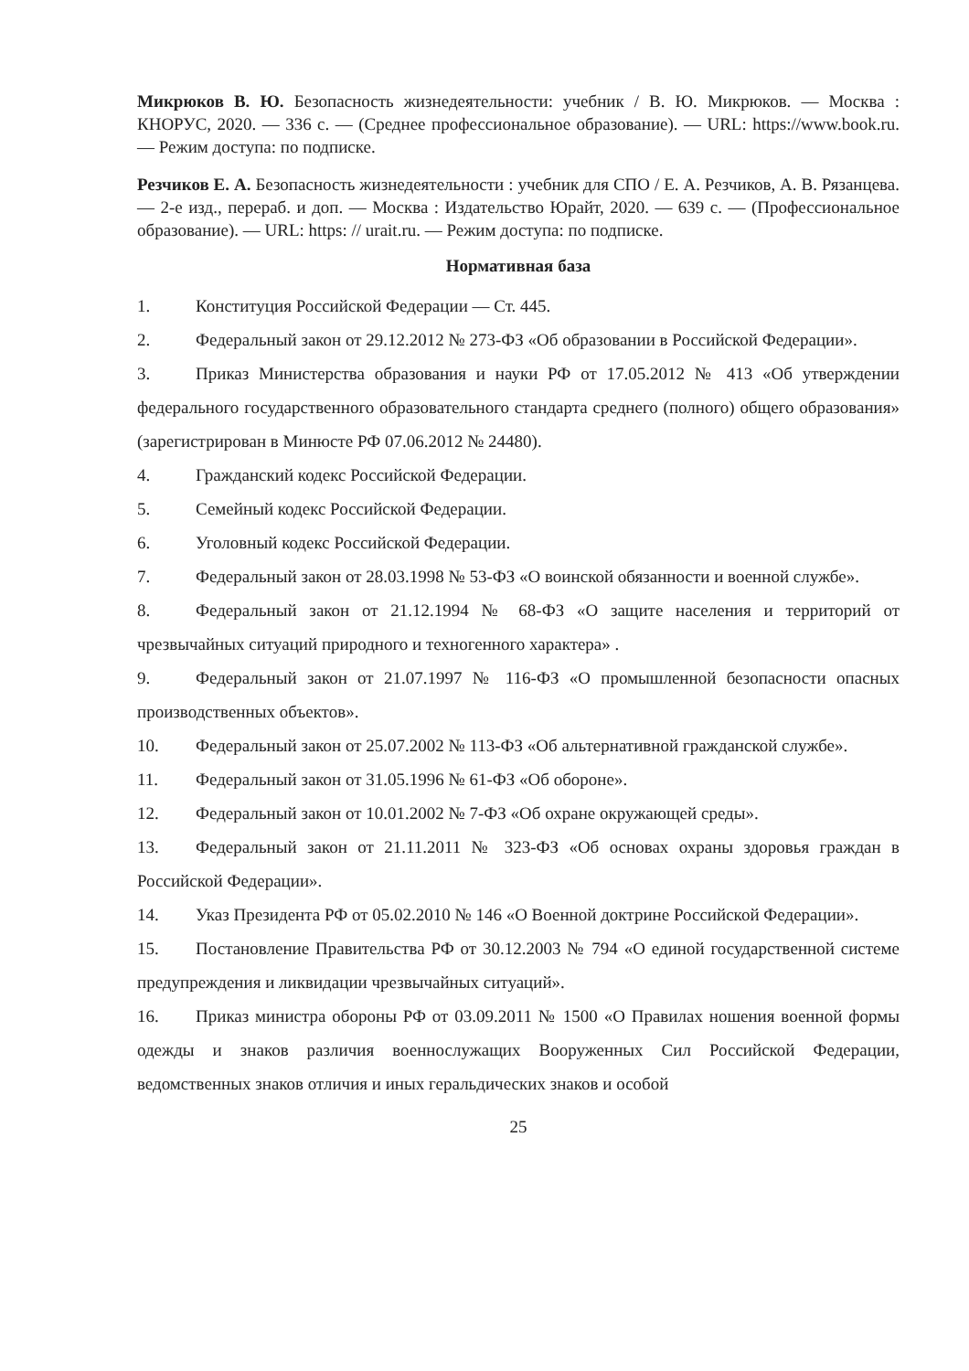Микрюков В. Ю. Безопасность жизнедеятельности: учебник / В. Ю. Микрюков. — Москва : КНОРУС, 2020. — 336 с. — (Среднее профессиональное образование). — URL: https://www.book.ru. — Режим доступа: по подписке.
Резчиков Е. А. Безопасность жизнедеятельности : учебник для СПО / Е. А. Резчиков, А. В. Рязанцева. — 2-е изд., перераб. и доп. — Москва : Издательство Юрайт, 2020. — 639 с. — (Профессиональное образование). — URL: https: // urait.ru. — Режим доступа: по подписке.
Нормативная база
1. Конституция Российской Федерации — Ст. 445.
2. Федеральный закон от 29.12.2012 № 273-ФЗ «Об образовании в Российской Федерации».
3. Приказ Министерства образования и науки РФ от 17.05.2012 № 413 «Об утверждении федерального государственного образовательного стандарта среднего (полного) общего образования» (зарегистрирован в Минюсте РФ 07.06.2012 № 24480).
4. Гражданский кодекс Российской Федерации.
5. Семейный кодекс Российской Федерации.
6. Уголовный кодекс Российской Федерации.
7. Федеральный закон от 28.03.1998 № 53-ФЗ «О воинской обязанности и военной службе».
8. Федеральный закон от 21.12.1994 № 68-ФЗ «О защите населения и территорий от чрезвычайных ситуаций природного и техногенного характера» .
9. Федеральный закон от 21.07.1997 № 116-ФЗ «О промышленной безопасности опасных производственных объектов».
10. Федеральный закон от 25.07.2002 № 113-ФЗ «Об альтернативной гражданской службе».
11. Федеральный закон от 31.05.1996 № 61-ФЗ «Об обороне».
12. Федеральный закон от 10.01.2002 № 7-ФЗ «Об охране окружающей среды».
13. Федеральный закон от 21.11.2011 № 323-ФЗ «Об основах охраны здоровья граждан в Российской Федерации».
14. Указ Президента РФ от 05.02.2010 № 146 «О Военной доктрине Российской Федерации».
15. Постановление Правительства РФ от 30.12.2003 № 794 «О единой государственной системе предупреждения и ликвидации чрезвычайных ситуаций».
16. Приказ министра обороны РФ от 03.09.2011 № 1500 «О Правилах ношения военной формы одежды и знаков различия военнослужащих Вооруженных Сил Российской Федерации, ведомственных знаков отличия и иных геральдических знаков и особой
25